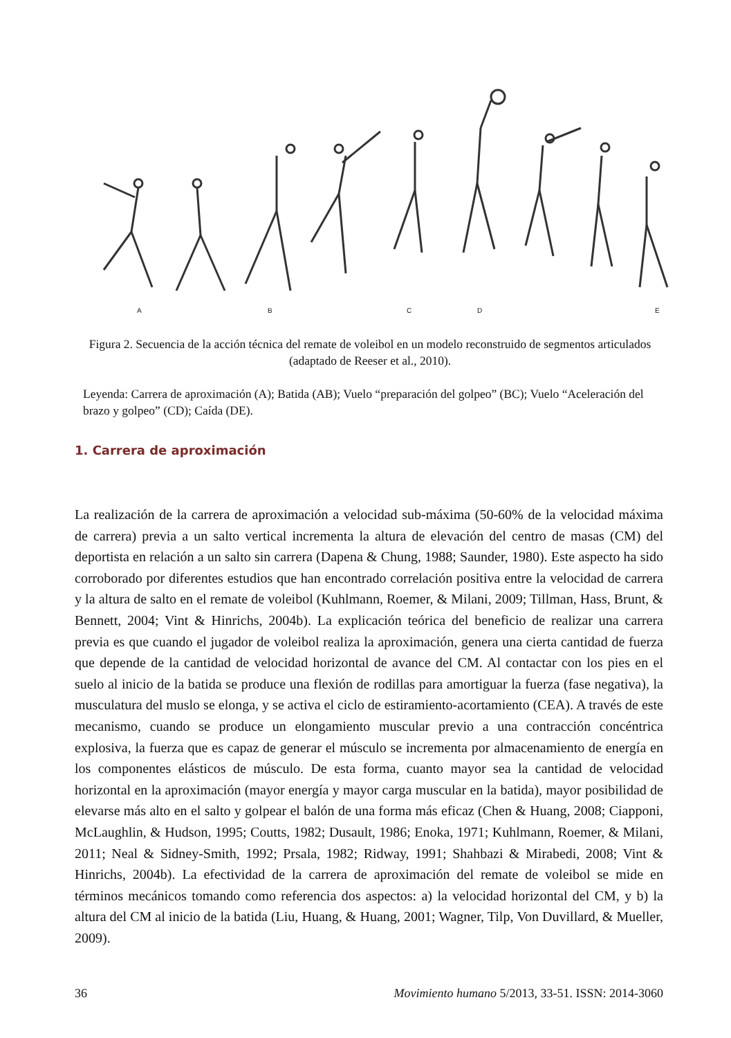A B C D E
Figura 2. Secuencia de la acción técnica del remate de voleibol en un modelo reconstruido de segmentos articulados (adaptado de Reeser et al., 2010).
Leyenda: Carrera de aproximación (A); Batida (AB); Vuelo “preparación del golpeo” (BC); Vuelo “Aceleración del brazo y golpeo” (CD); Caída (DE).
1. Carrera de aproximación
La realización de la carrera de aproximación a velocidad sub-máxima (50-60% de la velocidad máxima de carrera) previa a un salto vertical incrementa la altura de elevación del centro de masas (CM) del deportista en relación a un salto sin carrera (Dapena & Chung, 1988; Saunder, 1980). Este aspecto ha sido corroborado por diferentes estudios que han encontrado correlación positiva entre la velocidad de carrera y la altura de salto en el remate de voleibol (Kuhlmann, Roemer, & Milani, 2009; Tillman, Hass, Brunt, & Bennett, 2004; Vint & Hinrichs, 2004b). La explicación teórica del beneficio de realizar una carrera previa es que cuando el jugador de voleibol realiza la aproximación, genera una cierta cantidad de fuerza que depende de la cantidad de velocidad horizontal de avance del CM. Al contactar con los pies en el suelo al inicio de la batida se produce una flexión de rodillas para amortiguar la fuerza (fase negativa), la musculatura del muslo se elonga, y se activa el ciclo de estiramiento-acortamiento (CEA). A través de este mecanismo, cuando se produce un elongamiento muscular previo a una contracción concéntrica explosiva, la fuerza que es capaz de generar el músculo se incrementa por almacenamiento de energía en los componentes elásticos de músculo. De esta forma, cuanto mayor sea la cantidad de velocidad horizontal en la aproximación (mayor energía y mayor carga muscular en la batida), mayor posibilidad de elevarse más alto en el salto y golpear el balón de una forma más eficaz (Chen & Huang, 2008; Ciapponi, McLaughlin, & Hudson, 1995; Coutts, 1982; Dusault, 1986; Enoka, 1971; Kuhlmann, Roemer, & Milani, 2011; Neal & Sidney-Smith, 1992; Prsala, 1982; Ridway, 1991; Shahbazi & Mirabedi, 2008; Vint & Hinrichs, 2004b). La efectividad de la carrera de aproximación del remate de voleibol se mide en términos mecánicos tomando como referencia dos aspectos: a) la velocidad horizontal del CM, y b) la altura del CM al inicio de la batida (Liu, Huang, & Huang, 2001; Wagner, Tilp, Von Duvillard, & Mueller, 2009).
36 Movimiento humano 5/2013, 33-51. ISSN: 2014-3060